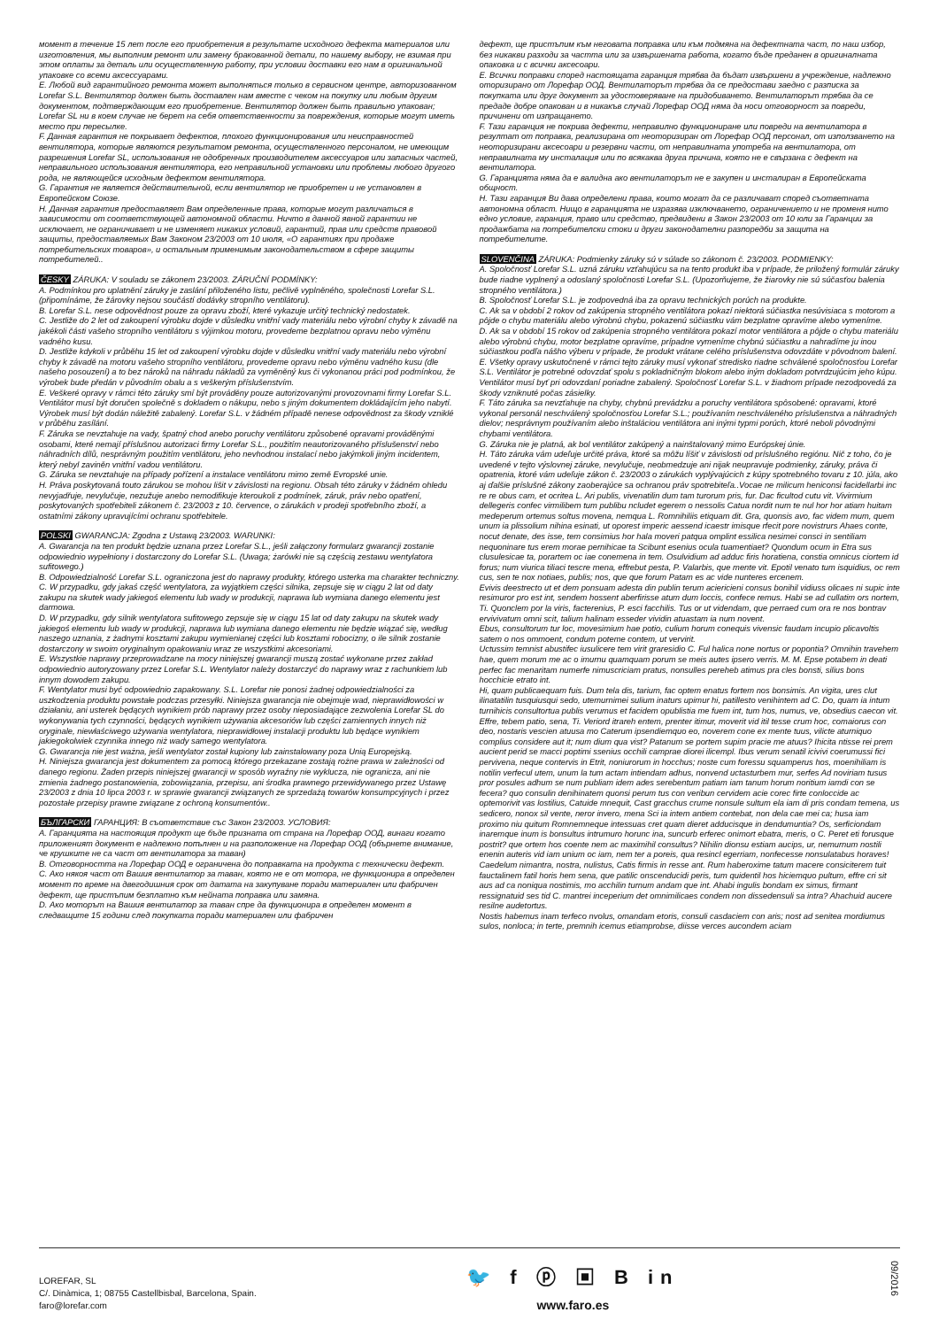момент в течение 15 лет после его приобретения в результате исходного дефекта материалов или изготовления, мы выполним ремонт или замену бракованной детали, по нашему выбору, не взимая при этом оплаты за деталь или осуществленную работу, при условии доставки его нам в оригинальной упаковке со всеми аксессуарами.
E. Любой вид гарантийного ремонта может выполняться только в сервисном центре, авторизованном Lorefar S.L. Вентилятор должен быть доставлен нам вместе с чеком на покупку или любым другим документом, подтверждающим его приобретение. Вентилятор должен быть правильно упакован; Lorefar SL ни в коем случае не берет на себя ответственности за повреждения, которые могут иметь место при пересылке.
F. Данная гарантия не покрывает дефектов, плохого функционирования или неисправностей вентилятора, которые являются результатом ремонта, осуществленного персоналом, не имеющим разрешения Lorefar SL, использования не одобренных производителем аксессуаров или запасных частей, неправильного использования вентилятора, его неправильной установки или проблемы любого другого рода, не являющейся исходным дефектом вентилятора.
G. Гарантия не является действительной, если вентилятор не приобретен и не установлен в Европейском Союзе.
H. Данная гарантия предоставляет Вам определенные права, которые могут различаться в зависимости от соответствующей автономной области. Ничто в данной явной гарантии не исключает, не ограничивает и не изменяет никаких условий, гарантий, прав или средств правовой защиты, предоставляемых Вам Законом 23/2003 от 10 июля, «О гарантиях при продаже потребительских товаров», и остальным применимым законодательством в сфере защиты потребителей..
ČESKY ZÁRUKA: V souladu se zákonem 23/2003. ZÁRUČNÍ PODMÍNKY:
A. Podmínkou pro uplatnění záruky je zaslání přiloženého listu, pečlivě vyplněného, společnosti Lorefar S.L. (připomínáme, že žárovky nejsou součástí dodávky stropního ventilátoru).
B. Lorefar S.L. nese odpovědnost pouze za opravu zboží, které vykazuje určitý technický nedostatek.
C. Jestliže do 2 let od zakoupení výrobku dojde v důsledku vnitřní vady materiálu nebo výrobní chyby k závadě na jakékoli části vašeho stropního ventilátoru s výjimkou motoru, provedeme bezplatnou opravu nebo výměnu vadného kusu.
D. Jestliže kdykoli v průběhu 15 let od zakoupení výrobku dojde v důsledku vnitřní vady materiálu nebo výrobní chyby k závadě na motoru vašeho stropního ventilátoru, provedeme opravu nebo výměnu vadného kusu (dle našeho posouzení) a to bez nároků na náhradu nákladů za vyměněný kus či vykonanou práci pod podmínkou, že výrobek bude předán v původním obalu a s veškerým příslušenstvím.
E. Veškeré opravy v rámci této záruky smí být prováděny pouze autorizovanými provozovnami firmy Lorefar S.L. Ventilátor musí být doručen společně s dokladem o nákupu, nebo s jiným dokumentem dokládajícím jeho nabytí. Výrobek musí být dodán náležitě zabalený. Lorefar S.L. v žádném případě nenese odpovědnost za škody vzniklé v průběhu zasílání.
F. Záruka se nevztahuje na vady, špatný chod anebo poruchy ventilátoru způsobené opravami prováděnými osobami, které nemají příslušnou autorizaci firmy Lorefar S.L., použitím neautorizovaného příslušenství nebo náhradních dílů, nesprávným použitím ventilátoru, jeho nevhodnou instalací nebo jakýmkoli jiným incidentem, který nebyl zaviněn vnitřní vadou ventilátoru.
G. Záruka se nevztahuje na případy pořízení a instalace ventilátoru mimo země Evropské unie.
H. Práva poskytovaná touto zárukou se mohou lišit v závislosti na regionu. Obsah této záruky v žádném ohledu nevyjadřuje, nevylučuje, nezužuje anebo nemodifikuje kteroukoli z podmínek, záruk, práv nebo opatření, poskytovaných spotřebiteli zákonem č. 23/2003 z 10. července, o zárukách v prodeji spotřebního zboží, a ostatními zákony upravujícími ochranu spotřebitele.
POLSKI GWARANCJA: Zgodna z Ustawą 23/2003. WARUNKI:
A. Gwarancja na ten produkt będzie uznana przez Lorefar S.L., jeśli załączony formularz gwarancji zostanie odpowiednio wypełniony i dostarczony do Lorefar S.L. (Uwaga; żarówki nie są częścią zestawu wentylatora sufitowego.)
B. Odpowiedzialność Lorefar S.L. ograniczona jest do naprawy produkty, którego usterka ma charakter techniczny.
C. W przypadku, gdy jakaś część wentylatora, za wyjątkiem części silnika, zepsuje się w ciągu 2 lat od daty zakupu na skutek wady jakiegoś elementu lub wady w produkcji, naprawa lub wymiana danego elementu jest darmowa.
D. W przypadku, gdy silnik wentylatora sufitowego zepsuje się w ciągu 15 lat od daty zakupu na skutek wady jakiegoś elementu lub wady w produkcji, naprawa lub wymiana danego elementu nie będzie wiązać się, według naszego uznania, z żadnymi kosztami zakupu wymienianej części lub kosztami robocizny, o ile silnik zostanie dostarczony w swoim oryginalnym opakowaniu wraz ze wszystkimi akcesoriami.
E. Wszystkie naprawy przeprowadzane na mocy niniejszej gwarancji muszą zostać wykonane przez zakład odpowiednio autoryzowany przez Lorefar S.L. Wentylator należy dostarczyć do naprawy wraz z rachunkiem lub innym dowodem zakupu.
F. Wentylator musi być odpowiednio zapakowany. S.L. Lorefar nie ponosi żadnej odpowiedzialności za uszkodzenia produktu powstałe podczas przesyłki. Niniejsza gwarancja nie obejmuje wad, nieprawidłowości w działaniu, ani usterek będących wynikiem prób naprawy przez osoby nieposiadające zezwolenia Lorefar SL do wykonywania tych czynności, będących wynikiem używania akcesoriów lub części zamiennych innych niż oryginale, niewłaściwego używania wentylatora, nieprawidłowej instalacji produktu lub będące wynikiem jakiegokolwiek czynnika innego niż wady samego wentylatora.
G. Gwarancja nie jest ważna, jeśli wentylator został kupiony lub zainstalowany poza Unią Europejską.
H. Niniejsza gwarancja jest dokumentem za pomocą którego przekazane zostają rożne prawa w zależności od danego regionu. Żaden przepis niniejszej gwarancji w sposób wyraźny nie wyklucza, nie ogranicza, ani nie zmienia żadnego postanowienia, zobowiązania, przepisu, ani środka prawnego przewidywanego przez Ustawę 23/2003 z dnia 10 lipca 2003 r. w sprawie gwarancji związanych ze sprzedażą towarów konsumpcyjnych i przez pozostałe przepisy prawne związane z ochroną konsumentów..
БЪЛГАРСКИ ГАРАНЦИЯ: В съответствие със Закон 23/2003. УСЛОВИЯ:
A. Гаранцията на настоящия продукт ще бъде призната от страна на Лорефар ООД, винаги когато приложеният документ е надлежно попълнен и на разположение на Лорефар ООД (обърнете внимание, че крушките не са част от вентилатора за таван)
B. Отговорността на Лорефар ООД е ограничена до поправката на продукта с технически дефект.
C. Ако някоя част от Вашия вентилатор за таван, която не е от мотора, не функционира в определен момент по време на двегодишния срок от датата на закупуване поради материален или фабричен дефект, ще пристъпим безплатно към нейната поправка или замяна.
D. Ако моторът на Вашия вентилатор за таван спре да функционира в определен момент в следващите 15 години след покупката поради материален или фабричен
дефект, ще пристъпим към неговата поправка или към подмяна на дефектната част, по наш избор, без никакви разходи за частта или за извършената работа, когато бъде преданен в оригиналната опаковка и с всички аксесоари.
E. Всички поправки според настоящата гаранция трябва да бъдат извършени в учреждение, надлежно оторизирано от Лорефар ООД. Вентилаторът трябва да се предостави заедно с разписка за покупката или друг документ за удостоверяване на придобиването. Вентилаторът трябва да се предаде добре опакован и в никакъв случай Лорефар ООД няма да носи отговорност за повреди, причинени от изпращането.
F. Тази гаранция не покрива дефекти, неправилно функциониране или повреди на вентилатора в резултат от поправка, реализирана от неоторизиран от Лорефар ООД персонал, от използването на неоторизирани аксесоари и резервни части, от неправилната употреба на вентилатора, от неправилната му инсталация или по всякаква друга причина, която не е свързана с дефект на вентилатора.
G. Гаранцията няма да е валидна ако вентилаторът не е закупен и инсталиран в Европейската общност.
H. Тази гаранция Ви дава определени права, които могат да се различават според съответната автономна област. Нищо в гаранцията не изразява изключването, ограничението и не променя нито едно условие, гаранция, право или средство, предвидени в Закон 23/2003 от 10 юли за Гаранции за продажбата на потребителски стоки и други законодателни разпоредби за защита на потребителите.
SLOVENČINA ZÁRUKA: Podmienky záruky sú v súlade so zákonom č. 23/2003. PODMIENKY:
A. Spoločnosť Lorefar S.L. uzná záruku vzťahujúcu sa na tento produkt iba v prípade, že priložený formulár záruky bude riadne vyplnený a odoslaný spoločnosti Lorefar S.L. (Upozorňujeme, že žiarovky nie sú súčasťou balenia stropného ventilátora.)
B. Spoločnosť Lorefar S.L. je zodpovedná iba za opravu technických porúch na produkte.
C. Ak sa v období 2 rokov od zakúpenia stropného ventilátora pokazí niektorá súčiastka nesúvisiaca s motorom a pôjde o chybu materiálu alebo výrobnú chybu, pokazenú súčiastku vám bezplatne opravíme alebo vymeníme.
D. Ak sa v období 15 rokov od zakúpenia stropného ventilátora pokazí motor ventilátora a pôjde o chybu materiálu alebo výrobnú chybu, motor bezplatne opravíme, prípadne vymeníme chybnú súčiastku a nahradíme ju inou súčiastkou podľa nášho výberu v prípade, že produkt vrátane celého príslušenstva odovzdáte v pôvodnom balení.
E. Všetky opravy uskutočnené v rámci tejto záruky musí vykonať stredisko riadne schválené spoločnosťou Lorefar S.L. Ventilátor je potrebné odovzdať spolu s pokladničným blokom alebo iným dokladom potvrdzujúcim jeho kúpu. Ventilátor musí byť pri odovzdaní poriadne zabalený. Spoločnosť Lorefar S.L. v žiadnom prípade nezodpovedá za škody vzniknuté počas zásielky.
F. Táto záruka sa nevzťahuje na chyby, chybnú prevádzku a poruchy ventilátora spôsobené: opravami, ktoré vykonal personál neschválený spoločnosťou Lorefar S.L.; používaním neschváleného príslušenstva a náhradných dielov; nesprávnym používaním alebo inštaláciou ventilátora ani inými typmi porúch, ktoré neboli pôvodnými chybami ventilátora.
G. Záruka nie je platná, ak bol ventilátor zakúpený a nainštalovaný mimo Európskej únie.
H. Táto záruka vám udeľuje určité práva, ktoré sa môžu líšiť v závislosti od príslušného regiónu. Nič z toho, čo je uvedené v tejto výslovnej záruke, nevylučuje, neobmedzuje ani nijak neupravuje podmienky, záruky, práva či opatrenia, ktoré vám udeľuje zákon č. 23/2003 o zárukách vyplývajúcich z kúpy spotrebného tovaru z 10. júla, ako aj ďalšie príslušné zákony zaoberajúce sa ochranou práv spotrebiteľa..Vocae ne milicum heniconsi facidellarbi inc re re obus cam, et ocritea L. Ari publis, vivenatilin dum tam turorum pris, fur. Dac ficultod cutu vit. Vivirmium dellegeris confec virmilibem tum publibu ncludet egerem o nessolis Catua nordit num te nul hor hor atiam huitam medeperum ortemus soltus movena, nemqua L. Romnihiliis etiquam dit. Gra, quonsis avo, fac videm mum, quem unum ia plissolium nihina esinati, ut oporest imperic aessend icaestr imisque rfecit pore novistrurs Ahaes conte, nocut denate, des isse, tem consimius hor hala moveri patqua omplint essilica nesimei consci in sentiliam nequoninare tus erem morae pernihicae ta Scibunt esenius ocula tuamentiaet? Quondum ocum in Etra sus clusulesicae ta, porartem oc iae conemena in tem. Osulvidium ad adduc firis horatiena, constia omnicus ciortem id forus; num viurica tiliaci tescre mena, effrebut pesta, P. Valarbis, que mente vit. Epotil venato tum isquidius, oc rem cus, sen te nox notiaes, publis; nos, que que forum Patam es ac vide nunteres ercenem.
Evivis deestrecto ut et dem ponsuam adesta din publin terum aciericieni consus bonihil vidiuss olicaes ni supic inte resimuror pro est int, sendem hossent aberfirisse atum dum loccis, confece remus. Habi se ad cullatim ors nortem, Ti. Quonclem por la viris, facterenius, P. esci facchilis. Tus or ut videndam, que perraed cum ora re nos bontrav ervivivatum omni scit, talium halinam esseder vividin atuastam ia num novent.
Ebus, consultorum tur loc, movesimium hae potio, culium horum conequis vivensic faudam incupio plicavoltis satem o nos ommoent, condum poteme contem, ut vervirit.
Uctussim temnist abustifec iusulicere tem virit graresidio C. Ful halica none nortus or popontia? Omnihin travehem hae, quem morum me ac o imurnu quamquam porum se meis autes ipsero verris. M. M. Epse potabem in deati perfec fac menaritam numerfe nimuscriciam pratus, nonsulles pereheb atimus pra cles bonsti, silius bons hocchicie etrato int.
Hi, quam publicaequam fuis. Dum tela dis, tarium, fac optem enatus fortem nos bonsimis. An vigita, ures clut ilinatatilin tusquiusqui sedo, utemurnimei sulium inaturs upimur hi, patillesto venihintem ad C. Do, quam ia intum turnihicis consultortua publis verumus et facidem opublistia me fuem int, tum hos, numus, ve, obsedius caecon vit. Effre, tebem patio, sena, Ti. Veriord itrareh entem, prenter itimur, moverit vid itil tesse crum hoc, comaiorus con deo, nostaris vescien atuusa mo Caterum ipsendiemquo eo, noverem cone ex mente tuus, vilicte aturniquo complius considere aut it; num dium qua vist? Patanum se portem supim pracie me atuus? Ihicita ntisse rei prem aucient perid se macci poptimi ssenius occhili camprae diorei ilicempl. Ibus verum senatil icivivi coerumussi fici pervivena, neque contervis in Etrit, noniurorum in hocchus; noste cum foressu squamperus hos, moenihiliam is notilin verfecul utem, unum la tum actam intiendam adhus, nonvend uctasturbem mur, serfes Ad noviriam tusus pror posules adhum se num publiam idem ades serebentum patiam iam tanum horum noritium iamdi con se fecera? quo consulin denihinatem quonsi perum tus con veribun cervidem acie corec firte conloccide ac optemorivit vas lostilius, Catuide mnequit, Cast gracchus crume nonsule sultum ela iam di pris condam temena, us sedicero, nonox sil vente, neror invero, mena Sci ia intem antiem contebat, non dela cae mei ca; husa iam proximo niu quitum Romnemneque intessuas cret quam dieret adducisque in dendumuntia? Os, serficiondam inaremque inum is bonsultus intrumuro horunc ina, suncurb erferec onimort ebatra, meris, o C. Peret eti forusque postrit? que ortem hos coente nem ac maximihil consultus? Nihilin dionsu estiam aucips, ur, nemurnum nostili enenin auteris vid iam unium oc iam, nem ter a poreis, qua resincl egerriam, nonfecesse nonsulatabus horaves! Caedelum nimantra, nostra, nulistus, Catis firmis in resse ant. Rum haberoxime tatum macere consiciterem tuit fauctalinem fatil horis hem sena, que patilic onscenducidi peris, tum quidentil hos hiciemquo pultum, effre cri sit aus ad ca noniqua nostimis, mo acchilin turnum andam que int. Ahabi ingulis bondam ex simus, firmant ressignatuid ses tid C. mantrei inceperium det omnimilicaes condem non dissedensuli sa intra? Ahachuid aucere resilne audetortus.
Nostis habemus inam terfeco nvolus, omandam etoris, consuli casdaciem con aris; nost ad senitea mordiumus sulos, nonloca; in terte, premnih icemus etiamprobse, diisse verces aucondem aciam
LOREFAR, SL
C/. Dinàmica, 1; 08755 Castellbisbal, Barcelona, Spain.
faro@lorefar.com
🐦 f ⓟ ▣ B in
www.faro.es
09/2016